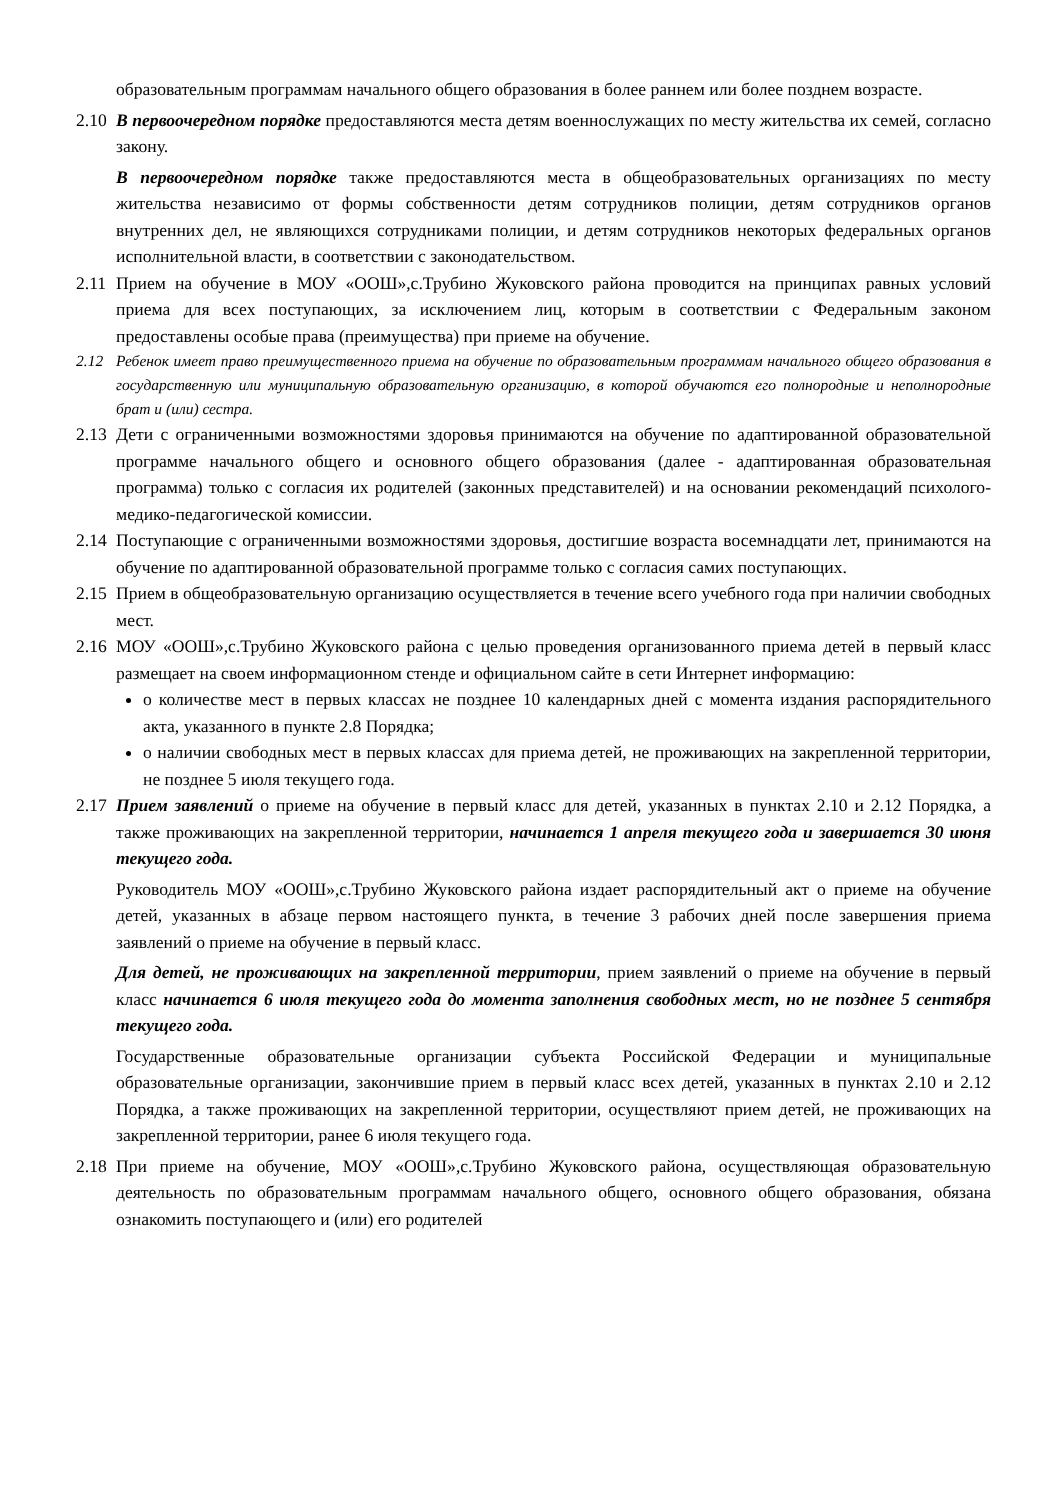образовательным программам начального общего образования в более раннем или более позднем возрасте.
2.10
В первоочередном порядке предоставляются места детям военнослужащих по месту жительства их семей, согласно закону.
В первоочередном порядке также предоставляются места в общеобразовательных организациях по месту жительства независимо от формы собственности детям сотрудников полиции, детям сотрудников органов внутренних дел, не являющихся сотрудниками полиции, и детям сотрудников некоторых федеральных органов исполнительной власти, в соответствии с законодательством.
2.11
Прием на обучение в МОУ «ООШ»,с.Трубино Жуковского района проводится на принципах равных условий приема для всех поступающих, за исключением лиц, которым в соответствии с Федеральным законом предоставлены особые права (преимущества) при приеме на обучение.
2.12 Ребенок имеет право преимущественного приема на обучение по образовательным программам начального общего образования в государственную или муниципальную образовательную организацию, в которой обучаются его полнородные и неполнородные брат и (или) сестра.
2.13
Дети с ограниченными возможностями здоровья принимаются на обучение по адаптированной образовательной программе начального общего и основного общего образования (далее - адаптированная образовательная программа) только с согласия их родителей (законных представителей) и на основании рекомендаций психолого-медико-педагогической комиссии.
2.14
Поступающие с ограниченными возможностями здоровья, достигшие возраста восемнадцати лет, принимаются на обучение по адаптированной образовательной программе только с согласия самих поступающих.
2.15
Прием в общеобразовательную организацию осуществляется в течение всего учебного года при наличии свободных мест.
2.16
МОУ «ООШ»,с.Трубино Жуковского района с целью проведения организованного приема детей в первый класс размещает на своем информационном стенде и официальном сайте в сети Интернет информацию:
о количестве мест в первых классах не позднее 10 календарных дней с момента издания распорядительного акта, указанного в пункте 2.8 Порядка;
о наличии свободных мест в первых классах для приема детей, не проживающих на закрепленной территории, не позднее 5 июля текущего года.
2.17
Прием заявлений о приеме на обучение в первый класс для детей, указанных в пунктах 2.10 и 2.12 Порядка, а также проживающих на закрепленной территории, начинается 1 апреля текущего года и завершается 30 июня текущего года.
Руководитель МОУ «ООШ»,с.Трубино Жуковского района издает распорядительный акт о приеме на обучение детей, указанных в абзаце первом настоящего пункта, в течение 3 рабочих дней после завершения приема заявлений о приеме на обучение в первый класс.
Для детей, не проживающих на закрепленной территории, прием заявлений о приеме на обучение в первый класс начинается 6 июля текущего года до момента заполнения свободных мест, но не позднее 5 сентября текущего года.
Государственные образовательные организации субъекта Российской Федерации и муниципальные образовательные организации, закончившие прием в первый класс всех детей, указанных в пунктах 2.10 и 2.12 Порядка, а также проживающих на закрепленной территории, осуществляют прием детей, не проживающих на закрепленной территории, ранее 6 июля текущего года.
2.18
При приеме на обучение, МОУ «ООШ»,с.Трубино Жуковского района, осуществляющая образовательную деятельность по образовательным программам начального общего, основного общего образования, обязана ознакомить поступающего и (или) его родителей